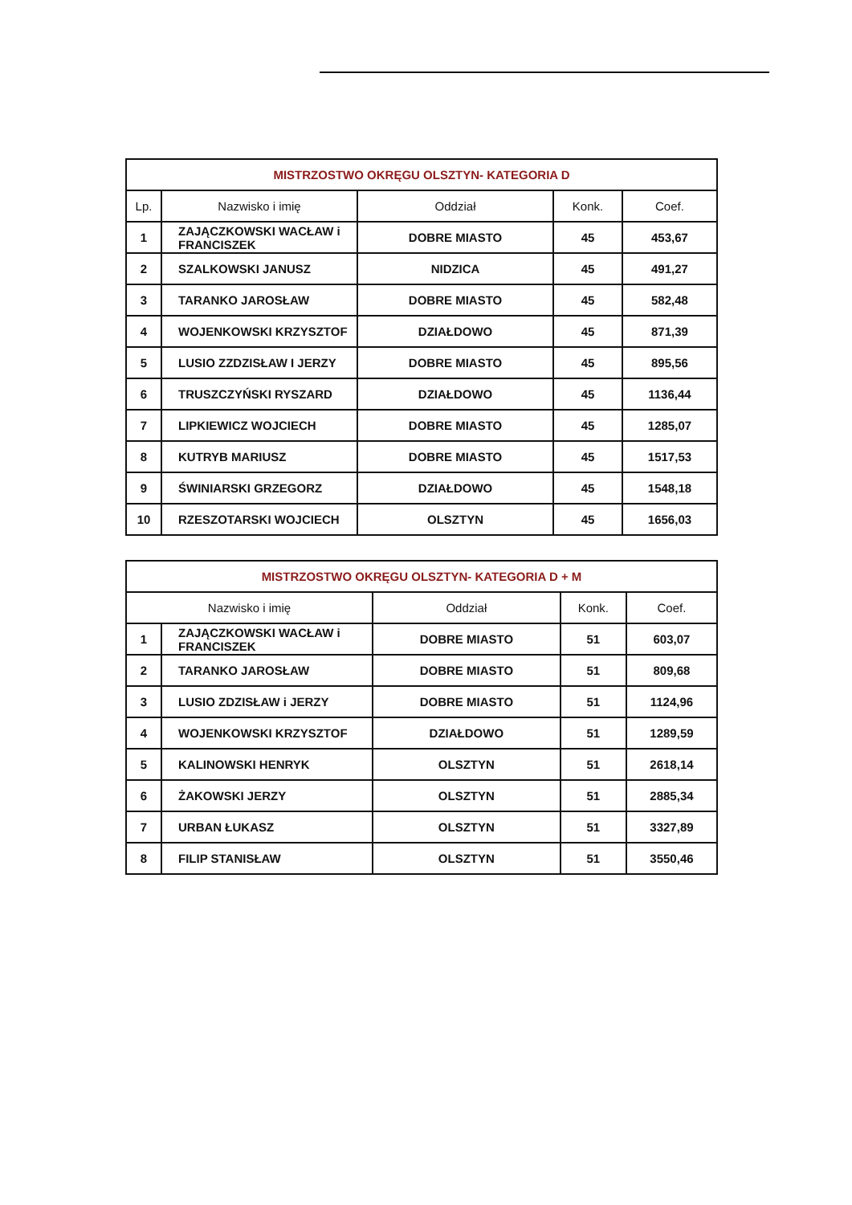| MISTRZOSTWO OKRĘGU OLSZTYN- KATEGORIA D | | | | |
| --- | --- | --- | --- | --- |
| Lp. | Nazwisko i imię | Oddział | Konk. | Coef. |
| 1 | ZAJĄCZKOWSKI WACŁAW i FRANCISZEK | DOBRE MIASTO | 45 | 453,67 |
| 2 | SZALKOWSKI JANUSZ | NIDZICA | 45 | 491,27 |
| 3 | TARANKO JAROSŁAW | DOBRE MIASTO | 45 | 582,48 |
| 4 | WOJENKOWSKI KRZYSZTOF | DZIAŁDOWO | 45 | 871,39 |
| 5 | LUSIO ZZDZISŁAW I JERZY | DOBRE MIASTO | 45 | 895,56 |
| 6 | TRUSZCZYŃSKI RYSZARD | DZIAŁDOWO | 45 | 1136,44 |
| 7 | LIPKIEWICZ WOJCIECH | DOBRE MIASTO | 45 | 1285,07 |
| 8 | KUTRYB MARIUSZ | DOBRE MIASTO | 45 | 1517,53 |
| 9 | ŚWINIARSKI GRZEGORZ | DZIAŁDOWO | 45 | 1548,18 |
| 10 | RZESZOTARSKI WOJCIECH | OLSZTYN | 45 | 1656,03 |
| MISTRZOSTWO OKRĘGU OLSZTYN- KATEGORIA D + M | | | | |
| --- | --- | --- | --- | --- |
| Nazwisko i imię | | Oddział | Konk. | Coef. |
| 1 | ZAJĄCZKOWSKI WACŁAW i FRANCISZEK | DOBRE MIASTO | 51 | 603,07 |
| 2 | TARANKO JAROSŁAW | DOBRE MIASTO | 51 | 809,68 |
| 3 | LUSIO ZDZISŁAW i JERZY | DOBRE MIASTO | 51 | 1124,96 |
| 4 | WOJENKOWSKI KRZYSZTOF | DZIAŁDOWO | 51 | 1289,59 |
| 5 | KALINOWSKI HENRYK | OLSZTYN | 51 | 2618,14 |
| 6 | ŻAKOWSKI JERZY | OLSZTYN | 51 | 2885,34 |
| 7 | URBAN ŁUKASZ | OLSZTYN | 51 | 3327,89 |
| 8 | FILIP STANISŁAW | OLSZTYN | 51 | 3550,46 |